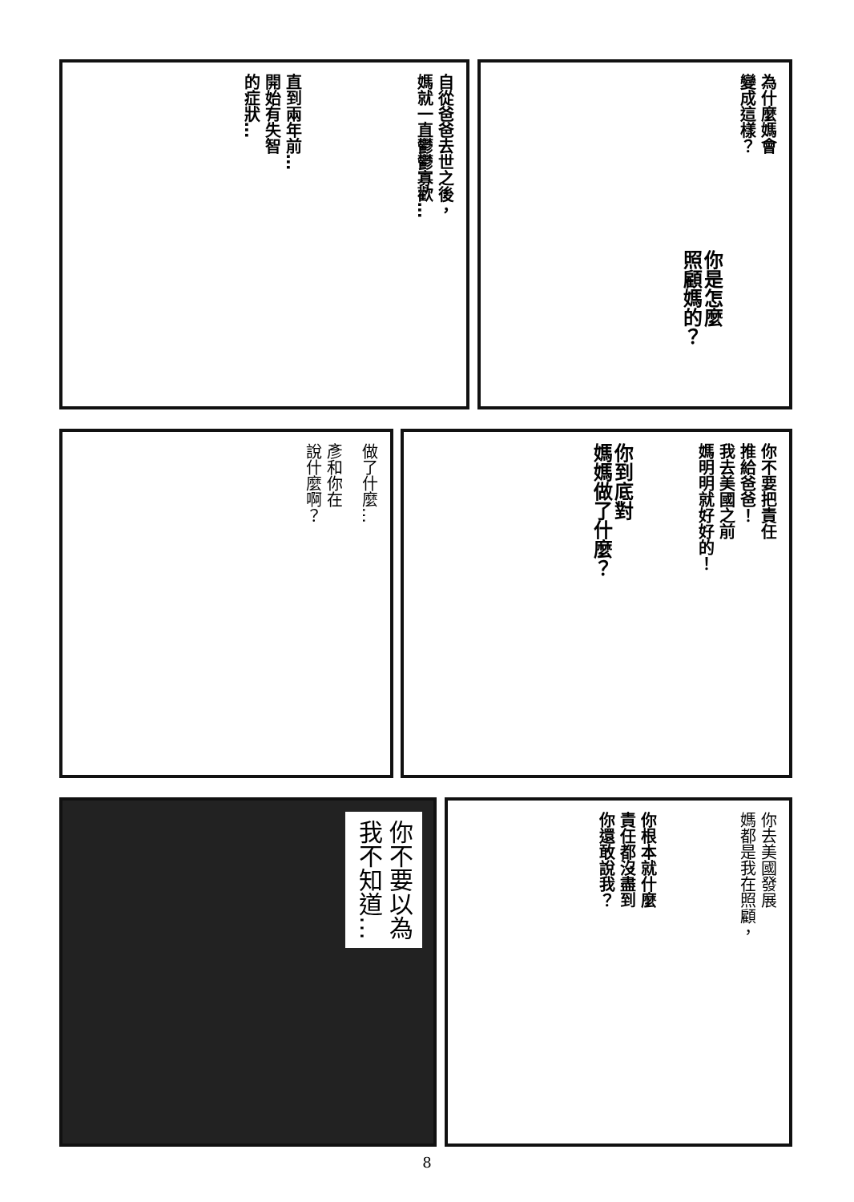自從爸爸去世之後，
媽就一直鬱鬱寡歡…
直到兩年前…
開始有失智
的症狀…
為什麼媽會
變成這樣？
你是怎麼
照顧媽的？
做了什麼…
彥和你在
說什麼啊？
你不要把責任
推給爸爸！
我去美國之前
媽明明就好好的！
你到底對
媽媽做了什麼？
你不要以為
我不知道…
你去美國發展
媽都是我在照顧，
你根本就什麼
責任都沒盡到
你還敢說我？
8